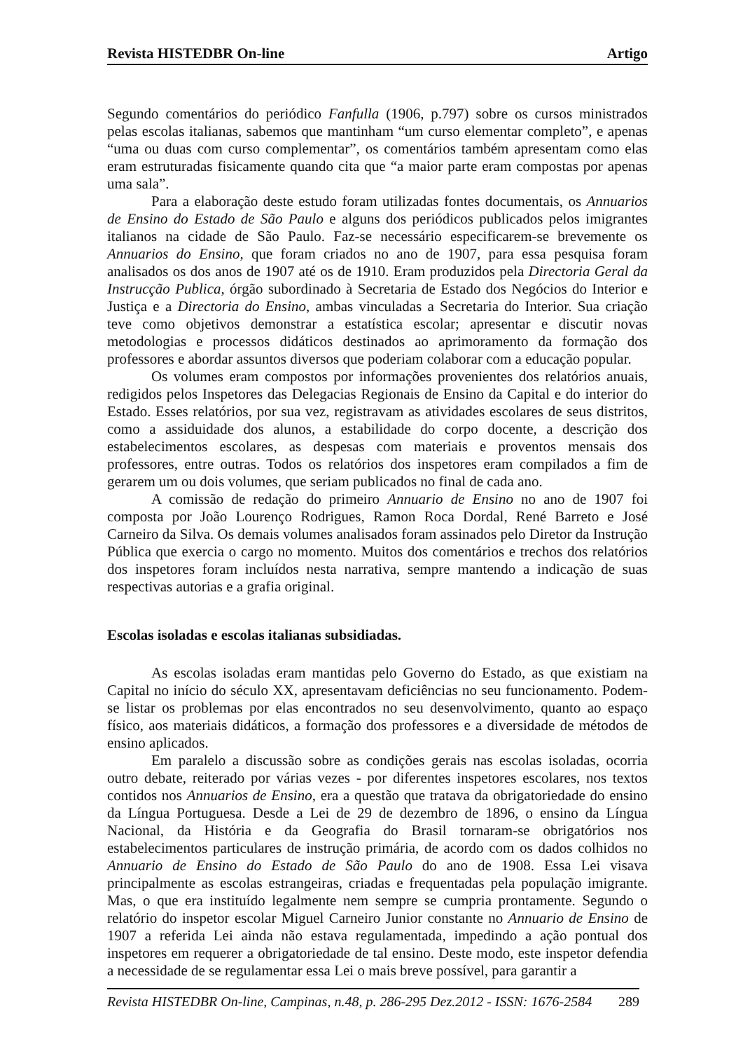Revista HISTEDBR On-line Artigo
Segundo comentários do periódico Fanfulla (1906, p.797) sobre os cursos ministrados pelas escolas italianas, sabemos que mantinham “um curso elementar completo”, e apenas “uma ou duas com curso complementar”, os comentários também apresentam como elas eram estruturadas fisicamente quando cita que “a maior parte eram compostas por apenas uma sala”.
Para a elaboração deste estudo foram utilizadas fontes documentais, os Annuarios de Ensino do Estado de São Paulo e alguns dos periódicos publicados pelos imigrantes italianos na cidade de São Paulo. Faz-se necessário especificarem-se brevemente os Annuarios do Ensino, que foram criados no ano de 1907, para essa pesquisa foram analisados os dos anos de 1907 até os de 1910. Eram produzidos pela Directoria Geral da Instrucção Publica, órgão subordinado à Secretaria de Estado dos Negócios do Interior e Justiça e a Directoria do Ensino, ambas vinculadas a Secretaria do Interior. Sua criação teve como objetivos demonstrar a estatística escolar; apresentar e discutir novas metodologias e processos didáticos destinados ao aprimoramento da formação dos professores e abordar assuntos diversos que poderiam colaborar com a educação popular.
Os volumes eram compostos por informações provenientes dos relatórios anuais, redigidos pelos Inspetores das Delegacias Regionais de Ensino da Capital e do interior do Estado. Esses relatórios, por sua vez, registravam as atividades escolares de seus distritos, como a assiduidade dos alunos, a estabilidade do corpo docente, a descrição dos estabelecimentos escolares, as despesas com materiais e proventos mensais dos professores, entre outras. Todos os relatórios dos inspetores eram compilados a fim de gerarem um ou dois volumes, que seriam publicados no final de cada ano.
A comissão de redação do primeiro Annuario de Ensino no ano de 1907 foi composta por João Lourenço Rodrigues, Ramon Roca Dordal, René Barreto e José Carneiro da Silva. Os demais volumes analisados foram assinados pelo Diretor da Instrução Pública que exercia o cargo no momento. Muitos dos comentários e trechos dos relatórios dos inspetores foram incluídos nesta narrativa, sempre mantendo a indicação de suas respectivas autorias e a grafia original.
Escolas isoladas e escolas italianas subsidiadas.
As escolas isoladas eram mantidas pelo Governo do Estado, as que existiam na Capital no início do século XX, apresentavam deficiências no seu funcionamento. Podem-se listar os problemas por elas encontrados no seu desenvolvimento, quanto ao espaço físico, aos materiais didáticos, a formação dos professores e a diversidade de métodos de ensino aplicados.
Em paralelo a discussão sobre as condições gerais nas escolas isoladas, ocorria outro debate, reiterado por várias vezes - por diferentes inspetores escolares, nos textos contidos nos Annuarios de Ensino, era a questão que tratava da obrigatoriedade do ensino da Língua Portuguesa. Desde a Lei de 29 de dezembro de 1896, o ensino da Língua Nacional, da História e da Geografia do Brasil tornaram-se obrigatórios nos estabelecimentos particulares de instrução primária, de acordo com os dados colhidos no Annuario de Ensino do Estado de São Paulo do ano de 1908. Essa Lei visava principalmente as escolas estrangeiras, criadas e frequentadas pela população imigrante. Mas, o que era instituído legalmente nem sempre se cumpria prontamente. Segundo o relatório do inspetor escolar Miguel Carneiro Junior constante no Annuario de Ensino de 1907 a referida Lei ainda não estava regulamentada, impedindo a ação pontual dos inspetores em requerer a obrigatoriedade de tal ensino. Deste modo, este inspetor defendia a necessidade de se regulamentar essa Lei o mais breve possível, para garantir a
Revista HISTEDBR On-line, Campinas, n.48, p. 286-295 Dez.2012 - ISSN: 1676-2584 289